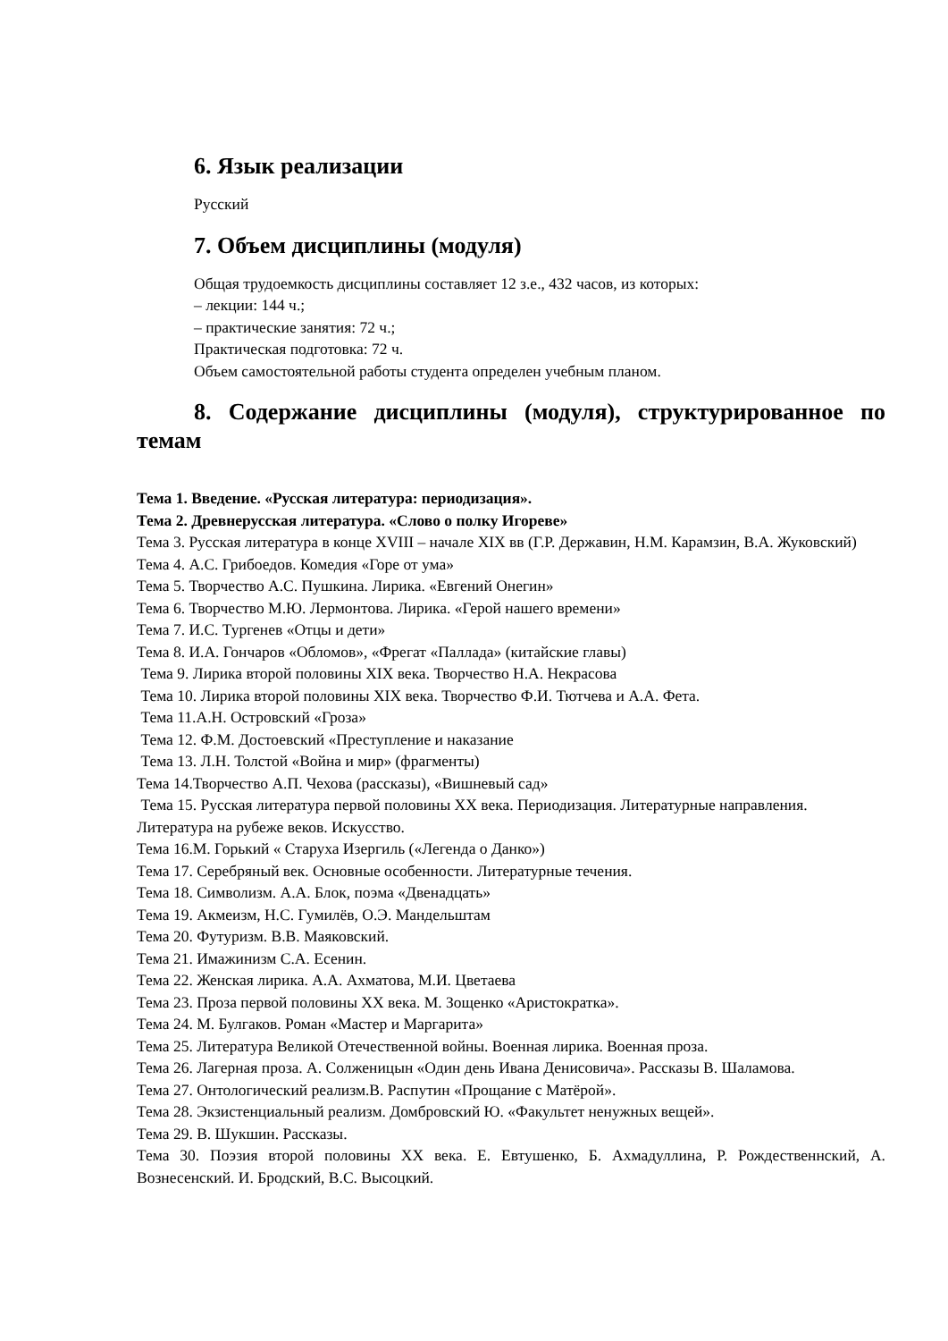6. Язык реализации
Русский
7. Объем дисциплины (модуля)
Общая трудоемкость дисциплины составляет 12 з.е., 432 часов, из которых:
– лекции: 144 ч.;
– практические занятия: 72 ч.;
Практическая подготовка: 72 ч.
Объем самостоятельной работы студента определен учебным планом.
8. Содержание дисциплины (модуля), структурированное по темам
Тема 1. Введение. «Русская литература: периодизация».
Тема 2. Древнерусская литература. «Слово о полку Игореве»
Тема 3. Русская литература в конце XVIII – начале XIX вв (Г.Р. Державин, Н.М. Карамзин, В.А. Жуковский)
Тема 4. А.С. Грибоедов. Комедия «Горе от ума»
Тема 5. Творчество А.С. Пушкина. Лирика. «Евгений Онегин»
Тема 6. Творчество М.Ю. Лермонтова. Лирика. «Герой нашего времени»
Тема 7. И.С. Тургенев «Отцы и дети»
Тема 8. И.А. Гончаров «Обломов», «Фрегат «Паллада» (китайские главы)
Тема 9. Лирика второй половины XIX века. Творчество Н.А. Некрасова
Тема 10. Лирика второй половины XIX века. Творчество Ф.И. Тютчева и А.А. Фета.
Тема 11.А.Н. Островский «Гроза»
Тема 12. Ф.М. Достоевский «Преступление и наказание
Тема 13. Л.Н. Толстой «Война и мир» (фрагменты)
Тема 14.Творчество А.П. Чехова (рассказы), «Вишневый сад»
Тема 15. Русская литература первой половины XX века. Периодизация. Литературные направления. Литература на рубеже веков. Искусство.
Тема 16.М. Горький « Старуха Изергиль («Легенда о Данко»)
Тема 17. Серебряный век. Основные особенности. Литературные течения.
Тема 18. Символизм. А.А. Блок, поэма «Двенадцать»
Тема 19. Акмеизм, Н.С. Гумилёв, О.Э. Мандельштам
Тема 20. Футуризм. В.В. Маяковский.
Тема 21. Имажинизм С.А. Есенин.
Тема 22. Женская лирика. А.А. Ахматова, М.И. Цветаева
Тема 23. Проза первой половины XX века. М. Зощенко «Аристократка».
Тема 24. М. Булгаков. Роман «Мастер и Маргарита»
Тема 25. Литература Великой Отечественной войны. Военная лирика. Военная проза.
Тема 26. Лагерная проза. А. Солженицын «Один день Ивана Денисовича». Рассказы В. Шаламова.
Тема 27. Онтологический реализм.В. Распутин «Прощание с Матёрой».
Тема 28. Экзистенциальный реализм. Домбровский Ю. «Факультет ненужных вещей».
Тема 29. В. Шукшин. Рассказы.
Тема 30. Поэзия второй половины XX века. Е. Евтушенко, Б. Ахмадуллина, Р. Рождественнский, А. Вознесенский. И. Бродский, В.С. Высоцкий.